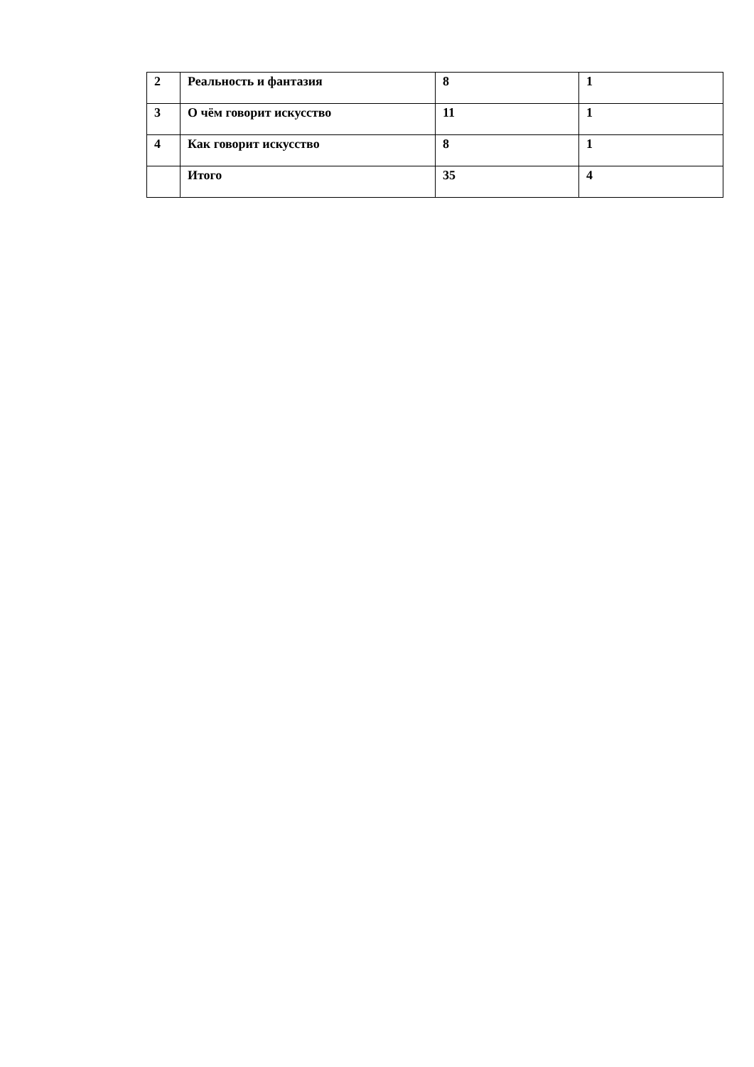| 2 | Реальность и фантазия | 8 | 1 |
| 3 | О чём говорит искусство | 11 | 1 |
| 4 | Как говорит искусство | 8 | 1 |
| | Итого | 35 | 4 |